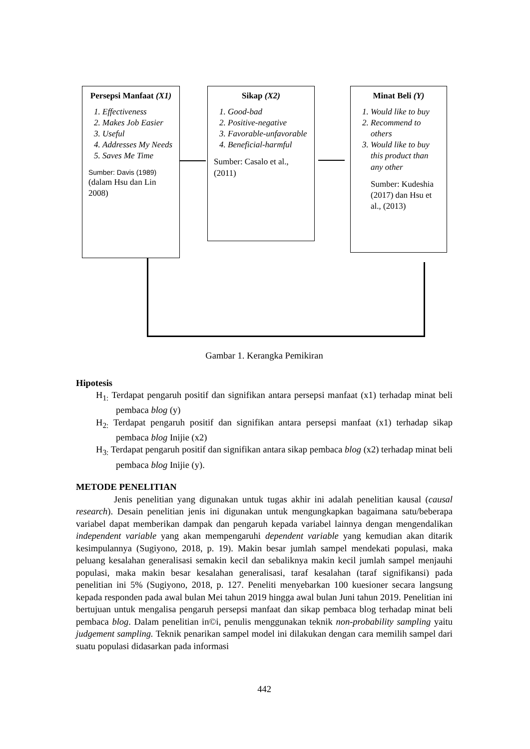Persepsi Manfaat (X1)
1. Effectiveness
2. Makes Job Easier
3. Useful
4. Addresses My Needs
5. Saves Me Time
Sumber: Davis (1989)
(dalam Hsu dan Lin 2008)
Sikap (X2)
1. Good-bad
2. Positive-negative
3. Favorable-unfavorable
4. Beneficial-harmful
Sumber: Casalo et al., (2011)
Minat Beli (Y)
1. Would like to buy
2. Recommend to others
3. Would like to buy this product than any other
Sumber: Kudeshia (2017) dan Hsu et al., (2013)
Gambar 1. Kerangka Pemikiran
Hipotesis
H<sub>1:</sub> Terdapat pengaruh positif dan signifikan antara persepsi manfaat (x1) terhadap minat beli pembaca blog (y)
H<sub>2:</sub> Terdapat pengaruh positif dan signifikan antara persepsi manfaat (x1) terhadap sikap pembaca blog Inijie (x2)
H<sub>3:</sub> Terdapat pengaruh positif dan signifikan antara sikap pembaca blog (x2) terhadap minat beli pembaca blog Inijie (y).
METODE PENELITIAN
Jenis penelitian yang digunakan untuk tugas akhir ini adalah penelitian kausal (causal research). Desain penelitian jenis ini digunakan untuk mengungkapkan bagaimana satu/beberapa variabel dapat memberikan dampak dan pengaruh kepada variabel lainnya dengan mengendalikan independent variable yang akan mempengaruhi dependent variable yang kemudian akan ditarik kesimpulannya (Sugiyono, 2018, p. 19). Makin besar jumlah sampel mendekati populasi, maka peluang kesalahan generalisasi semakin kecil dan sebaliknya makin kecil jumlah sampel menjauhi populasi, maka makin besar kesalahan generalisasi, taraf kesalahan (taraf signifikansi) pada penelitian ini 5% (Sugiyono, 2018, p. 127. Peneliti menyebarkan 100 kuesioner secara langsung kepada responden pada awal bulan Mei tahun 2019 hingga awal bulan Juni tahun 2019. Penelitian ini bertujuan untuk mengalisa pengaruh persepsi manfaat dan sikap pembaca blog terhadap minat beli pembaca blog. Dalam penelitian in©i, penulis menggunakan teknik non-probability sampling yaitu judgement sampling. Teknik penarikan sampel model ini dilakukan dengan cara memilih sampel dari suatu populasi didasarkan pada informasi
442